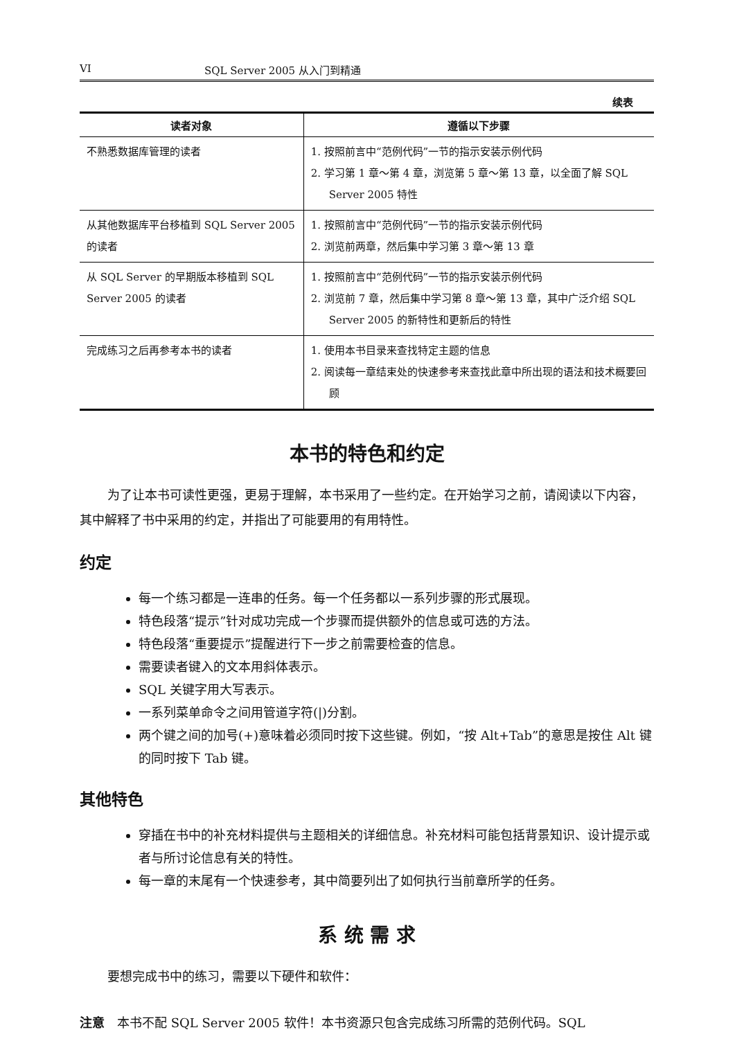VI SQL Server 2005 从入门到精通
续表
| 读者对象 | 遵循以下步骤 |
| --- | --- |
| 不熟悉数据库管理的读者 | 1. 按照前言中“范例代码”一节的指示安装示例代码 2. 学习第 1 章～第 4 章，浏览第 5 章～第 13 章，以全面了解 SQL Server 2005 特性 |
| 从其他数据库平台移植到 SQL Server 2005 的读者 | 1. 按照前言中“范例代码”一节的指示安装示例代码 2. 浏览前两章，然后集中学习第 3 章～第 13 章 |
| 从 SQL Server 的早期版本移植到 SQL Server 2005 的读者 | 1. 按照前言中“范例代码”一节的指示安装示例代码 2. 浏览前 7 章，然后集中学习第 8 章～第 13 章，其中广泛介绍 SQL Server 2005 的新特性和更新后的特性 |
| 完成练习之后再参考本书的读者 | 1. 使用本书目录来查找特定主题的信息 2. 阅读每一章结束处的快速参考来查找此章中所出现的语法和技术概要回顾 |
本书的特色和约定
为了让本书可读性更强，更易于理解，本书采用了一些约定。在开始学习之前，请阅读以下内容，其中解释了书中采用的约定，并指出了可能要用的有用特性。
约定
每一个练习都是一连串的任务。每一个任务都以一系列步骤的形式展现。
特色段落“提示”针对成功完成一个步骤而提供额外的信息或可选的方法。
特色段落“重要提示”提醒进行下一步之前需要检查的信息。
需要读者键入的文本用斜体表示。
SQL 关键字用大写表示。
一系列菜单命令之间用管道字符(|)分割。
两个键之间的加号(+)意味着必须同时按下这些键。例如，“按 Alt+Tab”的意思是按住 Alt 键的同时按下 Tab 键。
其他特色
穿插在书中的补充材料提供与主题相关的详细信息。补充材料可能包括背景知识、设计提示或者与所讨论信息有关的特性。
每一章的末尾有一个快速参考，其中简要列出了如何执行当前章所学的任务。
系 统 需 求
要想完成书中的练习，需要以下硬件和软件：
注意　本书不配 SQL Server 2005 软件！本书资源只包含完成练习所需的范例代码。SQL